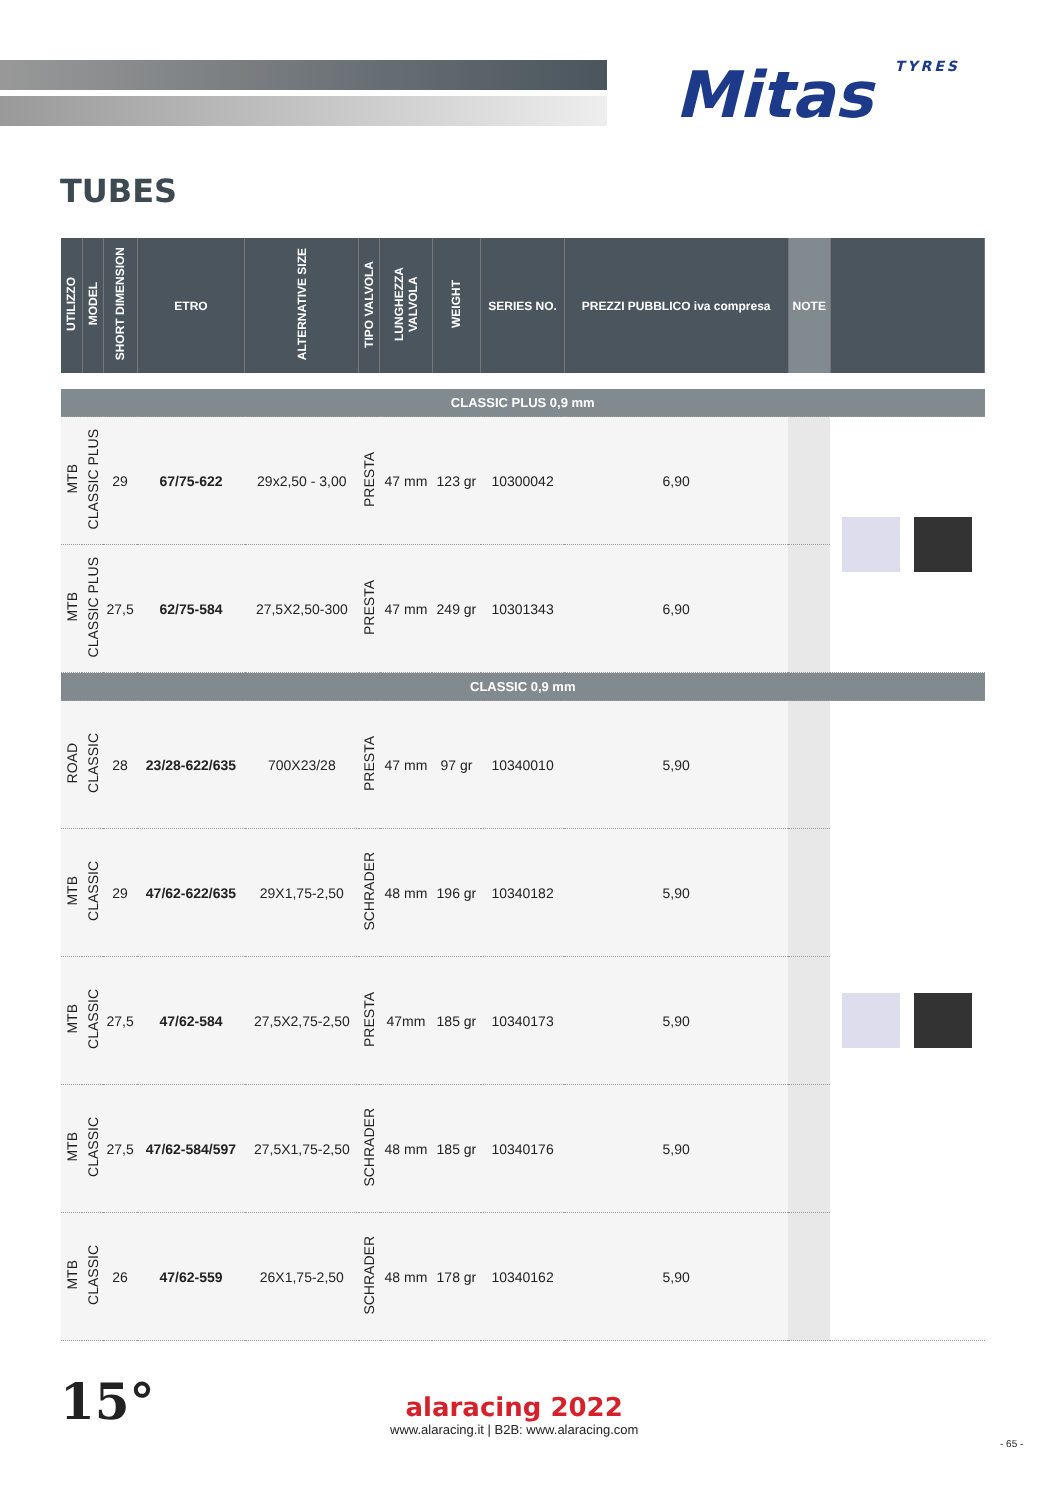Mitas TYRES
TUBES
| UTILIZZO | MODEL | SHORT DIMENSION | ETRO | ALTERNATIVE SIZE | TIPO VALVOLA | LUNGHEZZA VALVOLA | WEIGHT | SERIES NO. | PREZZI PUBBLICO iva compresa | NOTE | |
| --- | --- | --- | --- | --- | --- | --- | --- | --- | --- | --- | --- |
| CLASSIC PLUS 0,9 mm | | | | | | | | | | | |
| MTB | CLASSIC PLUS | 29 | 67/75-622 | 29x2,50 - 3,00 | PRESTA | 47 mm | 123 gr | 10300042 | 6,90 | | |
| MTB | CLASSIC PLUS | 27,5 | 62/75-584 | 27,5X2,50-300 | PRESTA | 47 mm | 249 gr | 10301343 | 6,90 | | |
| CLASSIC 0,9 mm | | | | | | | | | | | |
| ROAD | CLASSIC | 28 | 23/28-622/635 | 700X23/28 | PRESTA | 47 mm | 97 gr | 10340010 | 5,90 | | |
| MTB | CLASSIC | 29 | 47/62-622/635 | 29X1,75-2,50 | SCHRADER | 48 mm | 196 gr | 10340182 | 5,90 | | |
| MTB | CLASSIC | 27,5 | 47/62-584 | 27,5X2,75-2,50 | PRESTA | 47mm | 185 gr | 10340173 | 5,90 | | |
| MTB | CLASSIC | 27,5 | 47/62-584/597 | 27,5X1,75-2,50 | SCHRADER | 48 mm | 185 gr | 10340176 | 5,90 | | |
| MTB | CLASSIC | 26 | 47/62-559 | 26X1,75-2,50 | SCHRADER | 48 mm | 178 gr | 10340162 | 5,90 | | |
15°
alaracing 2022
www.alaracing.it | B2B: www.alaracing.com
- 65 -